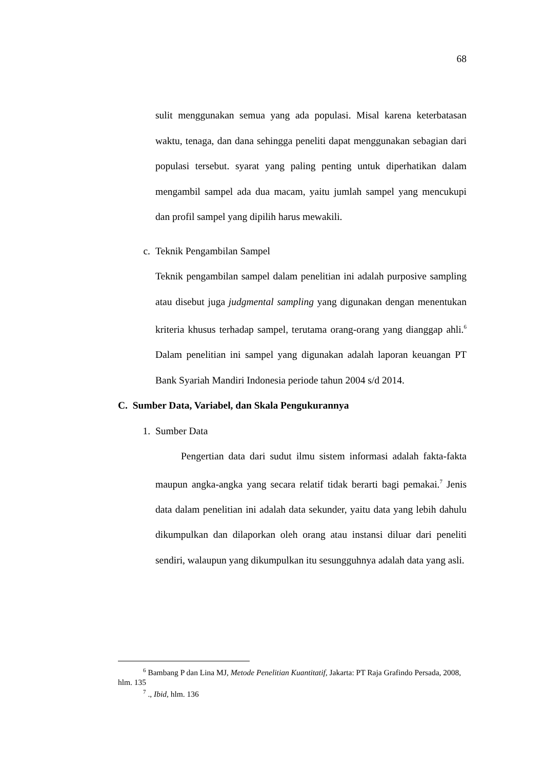68
sulit menggunakan semua yang ada populasi. Misal karena keterbatasan waktu, tenaga, dan dana sehingga peneliti dapat menggunakan sebagian dari populasi tersebut. syarat yang paling penting untuk diperhatikan dalam mengambil sampel ada dua macam, yaitu jumlah sampel yang mencukupi dan profil sampel yang dipilih harus mewakili.
c. Teknik Pengambilan Sampel
Teknik pengambilan sampel dalam penelitian ini adalah purposive sampling atau disebut juga judgmental sampling yang digunakan dengan menentukan kriteria khusus terhadap sampel, terutama orang-orang yang dianggap ahli.<sup>6</sup> Dalam penelitian ini sampel yang digunakan adalah laporan keuangan PT Bank Syariah Mandiri Indonesia periode tahun 2004 s/d 2014.
C. Sumber Data, Variabel, dan Skala Pengukurannya
1. Sumber Data
Pengertian data dari sudut ilmu sistem informasi adalah fakta-fakta maupun angka-angka yang secara relatif tidak berarti bagi pemakai.<sup>7</sup> Jenis data dalam penelitian ini adalah data sekunder, yaitu data yang lebih dahulu dikumpulkan dan dilaporkan oleh orang atau instansi diluar dari peneliti sendiri, walaupun yang dikumpulkan itu sesungguhnya adalah data yang asli.
<sup>6</sup> Bambang P dan Lina MJ, Metode Penelitian Kuantitatif, Jakarta: PT Raja Grafindo Persada, 2008, hlm. 135
<sup>7</sup> ., Ibid, hlm. 136